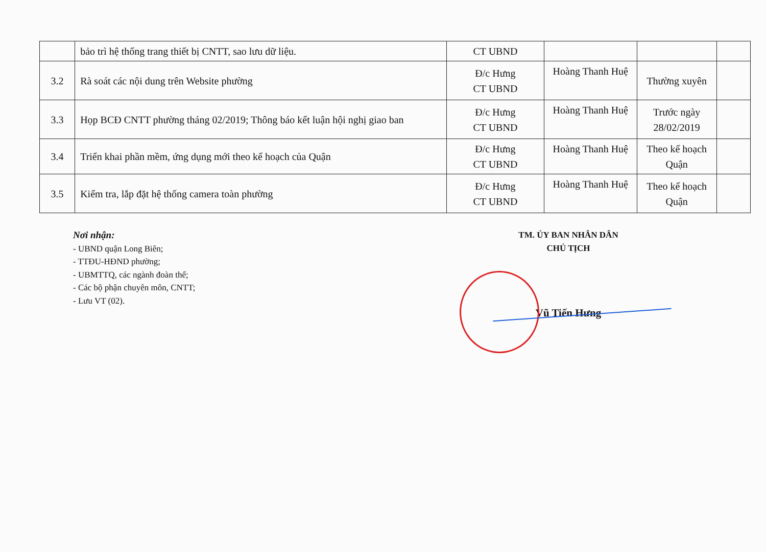| | bảo trì hệ thống trang thiết bị CNTT, sao lưu dữ liệu. | CT UBND | | | |
| 3.2 | Rà soát các nội dung trên Website phường | Đ/c Hưng CT UBND | Hoàng Thanh Huệ | Thường xuyên | |
| 3.3 | Họp BCĐ CNTT phường tháng 02/2019; Thông báo kết luận hội nghị giao ban | Đ/c Hưng CT UBND | Hoàng Thanh Huệ | Trước ngày 28/02/2019 | |
| 3.4 | Triển khai phần mềm, ứng dụng mới theo kế hoạch của Quận | Đ/c Hưng CT UBND | Hoàng Thanh Huệ | Theo kế hoạch Quận | |
| 3.5 | Kiểm tra, lắp đặt hệ thống camera toàn phường | Đ/c Hưng CT UBND | Hoàng Thanh Huệ | Theo kế hoạch Quận | |
Nơi nhận:
- UBND quận Long Biên;
- TTĐU-HĐND phường;
- UBMTTQ, các ngành đoàn thể;
- Các bộ phận chuyên môn, CNTT;
- Lưu VT (02).
TM. ỦY BAN NHÂN DÂN
CHỦ TỊCH
Vũ Tiến Hưng